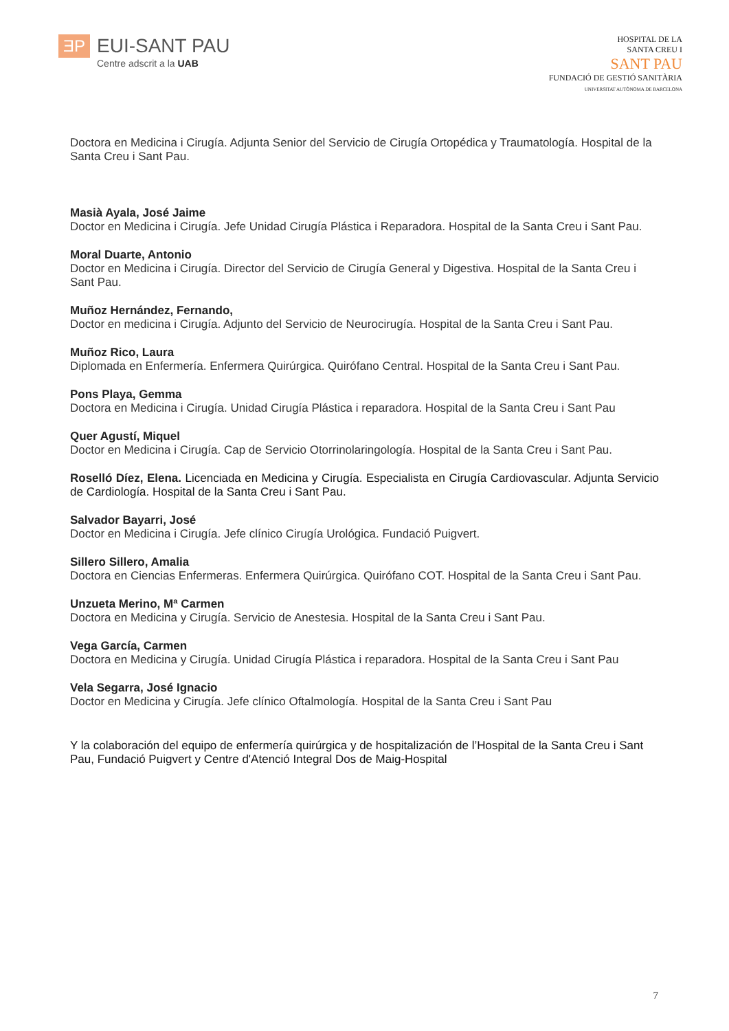ƎP
EUI-SANT PAU
Centre adscrit a la UAB
HOSPITAL DE LA
SANTA CREU I
SANT PAU
FUNDACIÓ DE GESTIÓ SANITÀRIA
UNIVERSITAT AUTÒNOMA DE BARCELONA
Doctora en Medicina i Cirugía. Adjunta Senior del Servicio de Cirugía Ortopédica y Traumatología. Hospital de la Santa Creu i Sant Pau.
Masià Ayala, José Jaime
Doctor en Medicina i Cirugía. Jefe Unidad Cirugía Plástica i Reparadora. Hospital de la Santa Creu i Sant Pau.
Moral Duarte, Antonio
Doctor en Medicina i Cirugía. Director del Servicio de Cirugía General y Digestiva. Hospital de la Santa Creu i Sant Pau.
Muñoz Hernández, Fernando,
Doctor en medicina i Cirugía. Adjunto del Servicio de Neurocirugía. Hospital de la Santa Creu i Sant Pau.
Muñoz Rico, Laura
Diplomada en Enfermería. Enfermera Quirúrgica. Quirófano Central. Hospital de la Santa Creu i Sant Pau.
Pons Playa, Gemma
Doctora en Medicina i Cirugía. Unidad Cirugía Plástica i reparadora. Hospital de la Santa Creu i Sant Pau
Quer Agustí, Miquel
Doctor en Medicina i Cirugía. Cap de Servicio Otorrinolaringología. Hospital de la Santa Creu i Sant Pau.
Roselló Díez, Elena. Licenciada en Medicina y Cirugía. Especialista en Cirugía Cardiovascular. Adjunta Servicio de Cardiología. Hospital de la Santa Creu i Sant Pau.
Salvador Bayarri, José
Doctor en Medicina i Cirugía. Jefe clínico Cirugía Urológica. Fundació Puigvert.
Sillero Sillero, Amalia
Doctora en Ciencias Enfermeras. Enfermera Quirúrgica. Quirófano COT. Hospital de la Santa Creu i Sant Pau.
Unzueta Merino, Mª Carmen
Doctora en Medicina y Cirugía. Servicio de Anestesia. Hospital de la Santa Creu i Sant Pau.
Vega García, Carmen
Doctora en Medicina y Cirugía. Unidad Cirugía Plástica i reparadora. Hospital de la Santa Creu i Sant Pau
Vela Segarra, José Ignacio
Doctor en Medicina y Cirugía. Jefe clínico Oftalmología. Hospital de la Santa Creu i Sant Pau
Y la colaboración del equipo de enfermería quirúrgica y de hospitalización de l’Hospital de la Santa Creu i Sant Pau, Fundació Puigvert y Centre d'Atenció Integral Dos de Maig-Hospital
7